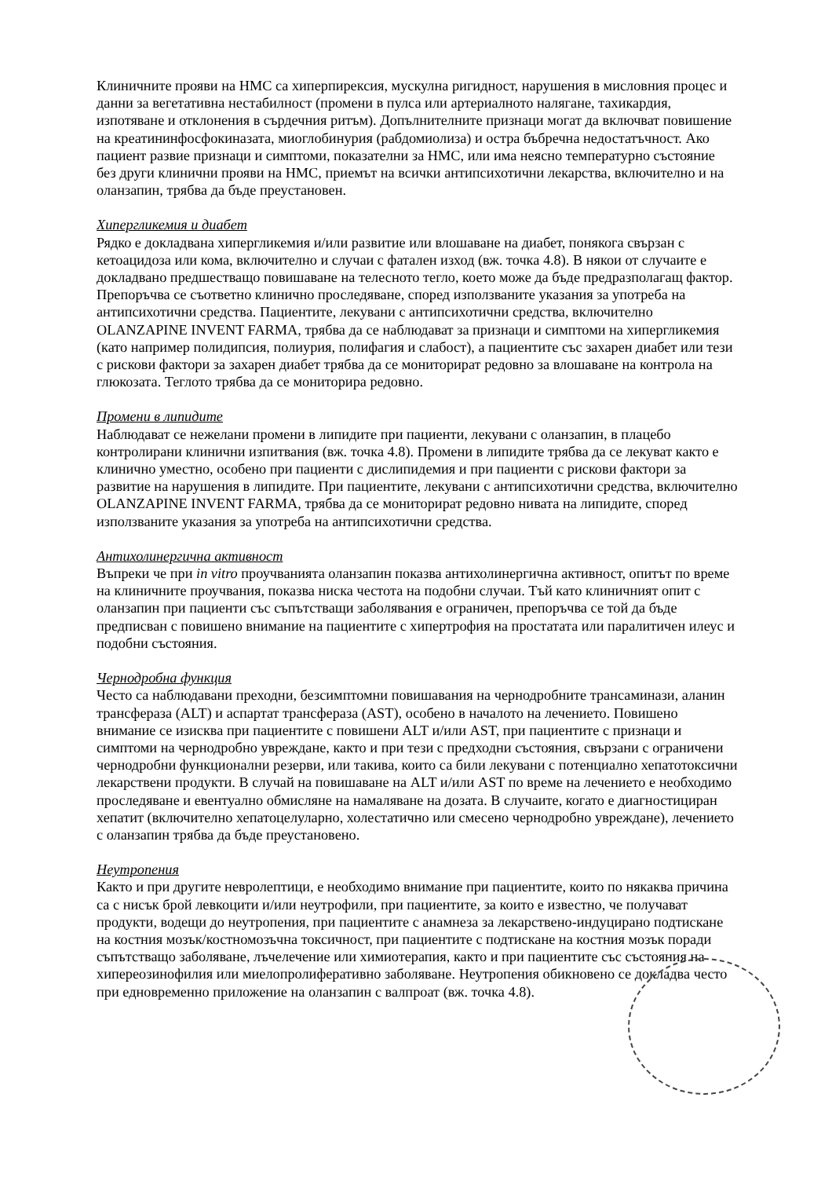Клиничните прояви на НМС са хиперпирексия, мускулна ригидност, нарушения в мисловния процес и данни за вегетативна нестабилност (промени в пулса или артериалното налягане, тахикардия, изпотяване и отклонения в сърдечния ритъм). Допълнителните признаци могат да включват повишение на креатининфосфокиназата, миоглобинурия (рабдомиолиза) и остра бъбречна недостатъчност. Ако пациент развие признаци и симптоми, показателни за НМС, или има неясно температурно състояние без други клинични прояви на НМС, приемът на всички антипсихотични лекарства, включително и на оланзапин, трябва да бъде преустановен.
Хипергликемия и диабет
Рядко е докладвана хипергликемия и/или развитие или влошаване на диабет, понякога свързан с кетоацидоза или кома, включително и случаи с фатален изход (вж. точка 4.8). В някои от случаите е докладвано предшестващо повишаване на телесното тегло, което може да бъде предразполагащ фактор. Препоръчва се съответно клинично проследяване, според използваните указания за употреба на антипсихотични средства. Пациентите, лекувани с антипсихотични средства, включително OLANZAPINE INVENT FARMA, трябва да се наблюдават за признаци и симптоми на хипергликемия (като например полидипсия, полиурия, полифагия и слабост), а пациентите със захарен диабет или тези с рискови фактори за захарен диабет трябва да се мониторират редовно за влошаване на контрола на глюкозата. Теглото трябва да се мониторира редовно.
Промени в липидите
Наблюдават се нежелани промени в липидите при пациенти, лекувани с оланзапин, в плацебо контролирани клинични изпитвания (вж. точка 4.8). Промени в липидите трябва да се лекуват както е клинично уместно, особено при пациенти с дислипидемия и при пациенти с рискови фактори за развитие на нарушения в липидите. При пациентите, лекувани с антипсихотични средства, включително OLANZAPINE INVENT FARMA, трябва да се мониторират редовно нивата на липидите, според използваните указания за употреба на антипсихотични средства.
Антихолинергична активност
Въпреки че при in vitro проучванията оланзапин показва антихолинергична активност, опитът по време на клиничните проучвания, показва ниска честота на подобни случаи. Тъй като клиничният опит с оланзапин при пациенти със съпътстващи заболявания е ограничен, препоръчва се той да бъде предписван с повишено внимание на пациентите с хипертрофия на простатата или паралитичен илеус и подобни състояния.
Чернодробна функция
Често са наблюдавани преходни, безсимптомни повишавания на чернодробните трансаминази, аланин трансфераза (ALT) и аспартат трансфераза (AST), особено в началото на лечението. Повишено внимание се изисква при пациентите с повишени ALT и/или AST, при пациентите с признаци и симптоми на чернодробно увреждане, както и при тези с предходни състояния, свързани с ограничени чернодробни функционални резерви, или такива, които са били лекувани с потенциално хепатотоксични лекарствени продукти. В случай на повишаване на ALT и/или AST по време на лечението е необходимо проследяване и евентуално обмисляне на намаляване на дозата. В случаите, когато е диагностициран хепатит (включително хепатоцелуларно, холестатично или смесено чернодробно увреждане), лечението с оланзапин трябва да бъде преустановено.
Неутропения
Както и при другите невролептици, е необходимо внимание при пациентите, които по някаква причина са с нисък брой левкоцити и/или неутрофили, при пациентите, за които е известно, че получават продукти, водещи до неутропения, при пациентите с анамнеза за лекарствено-индуцирано подтискане на костния мозък/костномозъчна токсичност, при пациентите с подтискане на костния мозък поради съпътстващо заболяване, лъчелечение или химиотерапия, както и при пациентите със състояния на хипереозинофилия или миелопролиферативно заболяване. Неутропения обикновено се докладва често при едновременно приложение на оланзапин с валпроат (вж. точка 4.8).